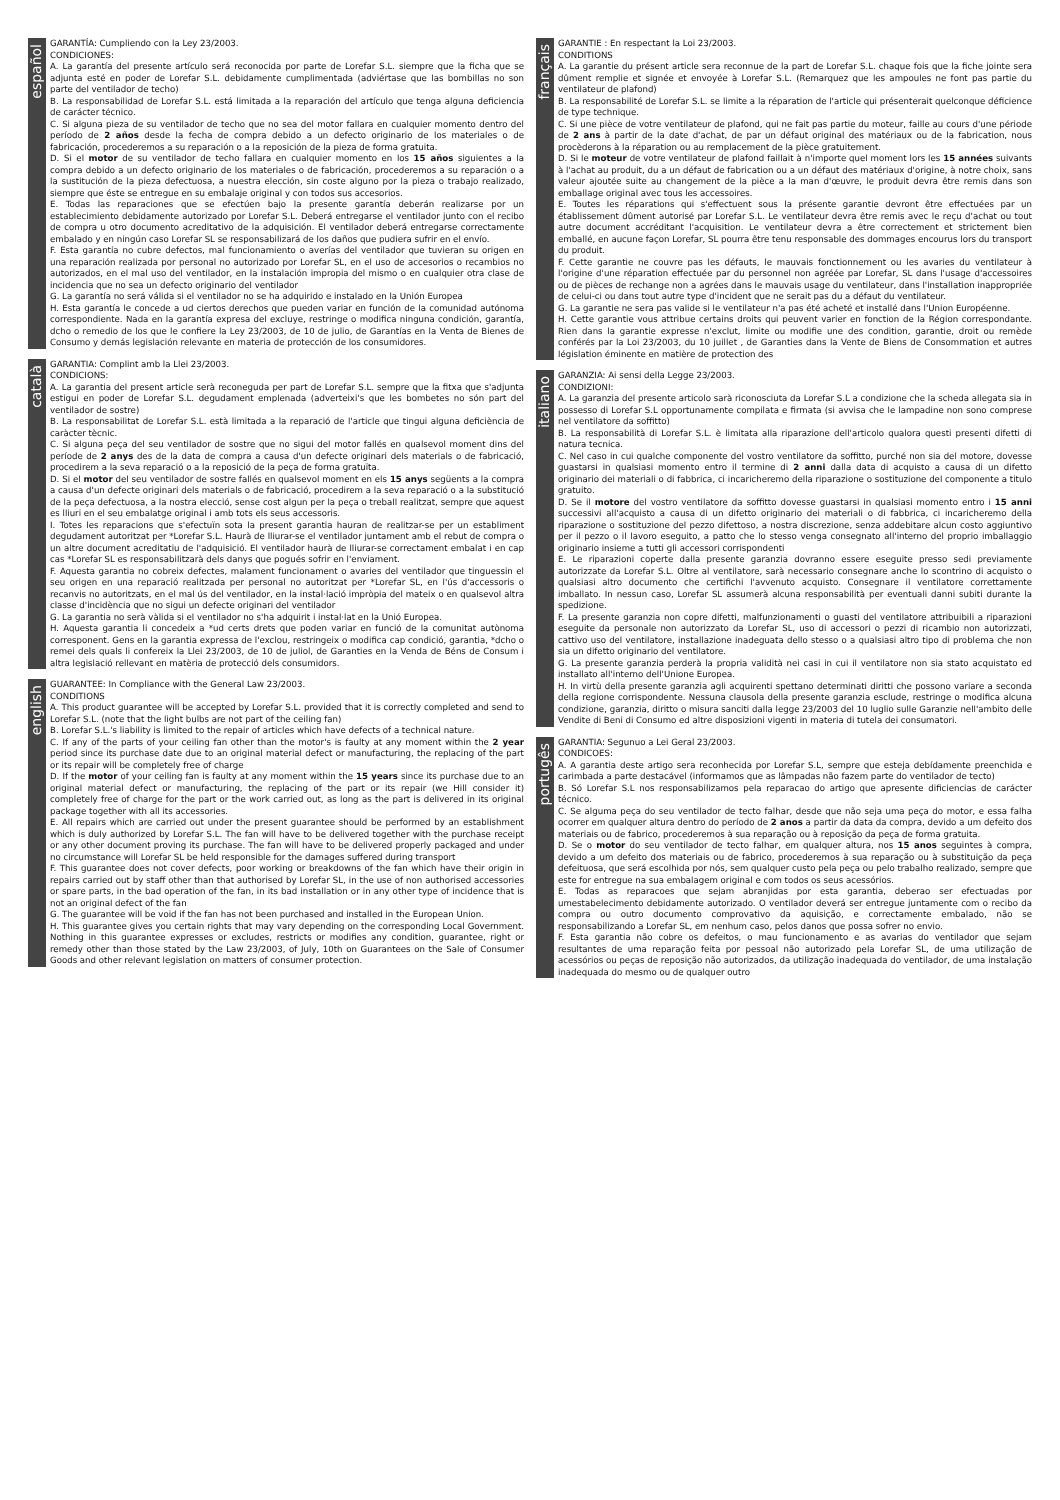español
GARANTÍA: Cumpliendo con la Ley 23/2003.
CONDICIONES:
A. La garantía del presente artículo será reconocida por parte de Lorefar S.L. siempre que la ficha que se adjunta esté en poder de Lorefar S.L. debidamente cumplimentada (adviértase que las bombillas no son parte del ventilador de techo)
B. La responsabilidad de Lorefar S.L. está limitada a la reparación del artículo que tenga alguna deficiencia de carácter técnico.
C. Si alguna pieza de su ventilador de techo que no sea del motor fallara en cualquier momento dentro del período de 2 años desde la fecha de compra debido a un defecto originario de los materiales o de fabricación, procederemos a su reparación o a la reposición de la pieza de forma gratuita.
D. Si el motor de su ventilador de techo fallara en cualquier momento en los 15 años siguientes a la compra debido a un defecto originario de los materiales o de fabricación, procederemos a su reparación o a la sustitución de la pieza defectuosa, a nuestra elección, sin coste alguno por la pieza o trabajo realizado, siempre que éste se entregue en su embalaje original y con todos sus accesorios.
E. Todas las reparaciones que se efectúen bajo la presente garantía deberán realizarse por un establecimiento debidamente autorizado por Lorefar S.L. Deberá entregarse el ventilador junto con el recibo de compra u otro documento acreditativo de la adquisición. El ventilador deberá entregarse correctamente embalado y en ningún caso Lorefar SL se responsabilizará de los daños que pudiera sufrir en el envío.
F. Esta garantía no cubre defectos, mal funcionamiento o averías del ventilador que tuvieran su origen en una reparación realizada por personal no autorizado por Lorefar SL, en el uso de accesorios o recambios no autorizados, en el mal uso del ventilador, en la instalación impropia del mismo o en cualquier otra clase de incidencia que no sea un defecto originario del ventilador
G. La garantía no será válida si el ventilador no se ha adquirido e instalado en la Unión Europea
H. Esta garantía le concede a ud ciertos derechos que pueden variar en función de la comunidad autónoma correspondiente. Nada en la garantía expresa del excluye, restringe o modifica ninguna condición, garantía, dcho o remedio de los que le confiere la Ley 23/2003, de 10 de julio, de Garantías en la Venta de Bienes de Consumo y demás legislación relevante en materia de protección de los consumidores.
català
GARANTIA: Complint amb la Llei 23/2003.
CONDICIONS:
A. La garantia del present article serà reconeguda per part de Lorefar S.L. sempre que la fitxa que s'adjunta estigui en poder de Lorefar S.L. degudament emplenada (adverteixi's que les bombetes no són part del ventilador de sostre)
B. La responsabilitat de Lorefar S.L. està limitada a la reparació de l'article que tingui alguna deficiència de caràcter tècnic.
C. Si alguna peça del seu ventilador de sostre que no sigui del motor fallés en qualsevol moment dins del període de 2 anys des de la data de compra a causa d'un defecte originari dels materials o de fabricació, procedirem a la seva reparació o a la reposició de la peça de forma gratuïta.
D. Si el motor del seu ventilador de sostre fallés en qualsevol moment en els 15 anys següents a la compra a causa d'un defecte originari dels materials o de fabricació, procedirem a la seva reparació o a la substitució de la peça defectuosa, a la nostra elecció, sense cost algun per la peça o treball realitzat, sempre que aquest es lliuri en el seu embalatge original i amb tots els seus accessoris.
I. Totes les reparacions que s'efectuïn sota la present garantia hauran de realitzar-se per un establiment degudament autoritzat per *Lorefar S.L. Haurà de lliurar-se el ventilador juntament amb el rebut de compra o un altre document acreditatiu de l'adquisició. El ventilador haurà de lliurar-se correctament embalat i en cap cas *Lorefar SL es responsabilitzarà dels danys que pogués sofrir en l'enviament.
F. Aquesta garantia no cobreix defectes, malament funcionament o avaries del ventilador que tinguessin el seu origen en una reparació realitzada per personal no autoritzat per *Lorefar SL, en l'ús d'accessoris o recanvis no autoritzats, en el mal ús del ventilador, en la instal·lació impròpia del mateix o en qualsevol altra classe d'incidència que no sigui un defecte originari del ventilador
G. La garantia no serà vàlida si el ventilador no s'ha adquirit i instal·lat en la Unió Europea.
H. Aquesta garantia li concedeix a *ud certs drets que poden variar en funció de la comunitat autònoma corresponent. Gens en la garantia expressa de l'exclou, restringeix o modifica cap condició, garantia, *dcho o remei dels quals li confereix la Llei 23/2003, de 10 de juliol, de Garanties en la Venda de Béns de Consum i altra legislació rellevant en matèria de protecció dels consumidors.
english
GUARANTEE: In Compliance with the General Law 23/2003.
CONDITIONS
A. This product guarantee will be accepted by Lorefar S.L. provided that it is correctly completed and send to Lorefar S.L. (note that the light bulbs are not part of the ceiling fan)
B. Lorefar S.L.'s liability is limited to the repair of articles which have defects of a technical nature.
C. If any of the parts of your ceiling fan other than the motor's is faulty at any moment within the 2 year period since its purchase date due to an original material defect or manufacturing, the replacing of the part or its repair will be completely free of charge
D. If the motor of your ceiling fan is faulty at any moment within the 15 years since its purchase due to an original material defect or manufacturing, the replacing of the part or its repair (we Hill consider it) completely free of charge for the part or the work carried out, as long as the part is delivered in its original package together with all its accessories.
E. All repairs which are carried out under the present guarantee should be performed by an establishment which is duly authorized by Lorefar S.L. The fan will have to be delivered together with the purchase receipt or any other document proving its purchase. The fan will have to be delivered properly packaged and under no circumstance will Lorefar SL be held responsible for the damages suffered during transport
F. This guarantee does not cover defects, poor working or breakdowns of the fan which have their origin in repairs carried out by staff other than that authorised by Lorefar SL, in the use of non authorised accessories or spare parts, in the bad operation of the fan, in its bad installation or in any other type of incidence that is not an original defect of the fan
G. The guarantee will be void if the fan has not been purchased and installed in the European Union.
H. This guarantee gives you certain rights that may vary depending on the corresponding Local Government. Nothing in this guarantee expresses or excludes, restricts or modifies any condition, guarantee, right or remedy other than those stated by the Law 23/2003, of July, 10th on Guarantees on the Sale of Consumer Goods and other relevant legislation on matters of consumer protection.
français
GARANTIE : En respectant la Loi 23/2003.
CONDITIONS
A. La garantie du présent article sera reconnue de la part de Lorefar S.L. chaque fois que la fiche jointe sera dûment remplie et signée et envoyée à Lorefar S.L. (Remarquez que les ampoules ne font pas partie du ventilateur de plafond)
B. La responsabilité de Lorefar S.L. se limite a la réparation de l'article qui présenterait quelconque déficience de type technique.
C. Si une pièce de votre ventilateur de plafond, qui ne fait pas partie du moteur, faille au cours d'une période de 2 ans à partir de la date d'achat, de par un défaut original des matériaux ou de la fabrication, nous procèderons à la réparation ou au remplacement de la pièce gratuitement.
D. Si le moteur de votre ventilateur de plafond faillait à n'importe quel moment lors les 15 années suivants à l'achat au produit, du a un défaut de fabrication ou a un défaut des matériaux d'origine, à notre choix, sans valeur ajoutée suite au changement de la pièce a la man d'œuvre, le produit devra être remis dans son emballage original avec tous les accessoires.
E. Toutes les réparations qui s'effectuent sous la présente garantie devront être effectuées par un établissement dûment autorisé par Lorefar S.L. Le ventilateur devra être remis avec le reçu d'achat ou tout autre document accréditant l'acquisition. Le ventilateur devra a être correctement et strictement bien emballé, en aucune façon Lorefar, SL pourra être tenu responsable des dommages encourus lors du transport du produit.
F. Cette garantie ne couvre pas les défauts, le mauvais fonctionnement ou les avaries du ventilateur à l'origine d'une réparation effectuée par du personnel non agréée par Lorefar, SL dans l'usage d'accessoires ou de pièces de rechange non a agrées dans le mauvais usage du ventilateur, dans l'installation inappropriée de celui-ci ou dans tout autre type d'incident que ne serait pas du a défaut du ventilateur.
G. La garantie ne sera pas valide si le ventilateur n'a pas été acheté et installé dans l'Union Européenne.
H. Cette garantie vous attribue certains droits qui peuvent varier en fonction de la Région correspondante. Rien dans la garantie expresse n'exclut, limite ou modifie une des condition, garantie, droit ou remède conférés par la Loi 23/2003, du 10 juillet , de Garanties dans la Vente de Biens de Consommation et autres législation éminente en matière de protection des
italiano
GARANZIA: Ai sensi della Legge 23/2003.
CONDIZIONI:
A. La garanzia del presente articolo sarà riconosciuta da Lorefar S.L a condizione che la scheda allegata sia in possesso di Lorefar S.L opportunamente compilata e firmata (si avvisa che le lampadine non sono comprese nel ventilatore da soffitto)
B. La responsabilità di Lorefar S.L. è limitata alla riparazione dell'articolo qualora questi presenti difetti di natura tecnica.
C. Nel caso in cui qualche componente del vostro ventilatore da soffitto, purché non sia del motore, dovesse guastarsi in qualsiasi momento entro il termine di 2 anni dalla data di acquisto a causa di un difetto originario dei materiali o di fabbrica, ci incaricheremo della riparazione o sostituzione del componente a titulo gratuito.
D. Se il motore del vostro ventilatore da soffitto dovesse guastarsi in qualsiasi momento entro i 15 anni successivi all'acquisto a causa di un difetto originario dei materiali o di fabbrica, ci incaricheremo della riparazione o sostituzione del pezzo difettoso, a nostra discrezione, senza addebitare alcun costo aggiuntivo per il pezzo o il lavoro eseguito, a patto che lo stesso venga consegnato all'interno del proprio imballaggio originario insieme a tutti gli accessori corrispondenti
E. Le riparazioni coperte dalla presente garanzia dovranno essere eseguite presso sedi previamente autorizzate da Lorefar S.L. Oltre al ventilatore, sarà necessario consegnare anche lo scontrino di acquisto o qualsiasi altro documento che certifichi l'avvenuto acquisto. Consegnare il ventilatore correttamente imballato. In nessun caso, Lorefar SL assumerà alcuna responsabilità per eventuali danni subiti durante la spedizione.
F. La presente garanzia non copre difetti, malfunzionamenti o guasti del ventilatore attribuibili a riparazioni eseguite da personale non autorizzato da Lorefar SL, uso di accessori o pezzi di ricambio non autorizzati, cattivo uso del ventilatore, installazione inadeguata dello stesso o a qualsiasi altro tipo di problema che non sia un difetto originario del ventilatore.
G. La presente garanzia perderà la propria validità nei casi in cui il ventilatore non sia stato acquistato ed installato all'interno dell'Unione Europea.
H. In virtù della presente garanzia agli acquirenti spettano determinati diritti che possono variare a seconda della regione corrispondente. Nessuna clausola della presente garanzia esclude, restringe o modifica alcuna condizione, garanzia, diritto o misura sanciti dalla legge 23/2003 del 10 luglio sulle Garanzie nell'ambito delle Vendite di Beni di Consumo ed altre disposizioni vigenti in materia di tutela dei consumatori.
portugês
GARANTIA: Segunuo a Lei Geral 23/2003.
CONDICOES:
A. A garantia deste artigo sera reconhecida por Lorefar S.L, sempre que esteja debídamente preenchida e carimbada a parte destacável (informamos que as lâmpadas não fazem parte do ventilador de tecto)
B. Só Lorefar S.L nos responsabilizamos pela reparacao do artigo que apresente dificiencias de carácter técnico.
C. Se alguma peça do seu ventilador de tecto falhar, desde que não seja uma peça do motor, e essa falha ocorrer em qualquer altura dentro do período de 2 anos a partir da data da compra, devido a um defeito dos materiais ou de fabrico, procederemos à sua reparação ou à reposição da peça de forma gratuita.
D. Se o motor do seu ventilador de tecto falhar, em qualquer altura, nos 15 anos seguintes à compra, devido a um defeito dos materiais ou de fabrico, procederemos à sua reparação ou à substituição da peça defeituosa, que será escolhida por nós, sem qualquer custo pela peça ou pelo trabalho realizado, sempre que este for entregue na sua embalagem original e com todos os seus acessórios.
E. Todas as reparacoes que sejam abranjidas por esta garantia, deberao ser efectuadas por umestabelecimento debidamente autorizado. O ventilador deverá ser entregue juntamente com o recibo da compra ou outro documento comprovativo da aquisição, e correctamente embalado, não se responsabilizando a Lorefar SL, em nenhum caso, pelos danos que possa sofrer no envio.
F. Esta garantia não cobre os defeitos, o mau funcionamento e as avarias do ventilador que sejam resultantes de uma reparação feita por pessoal não autorizado pela Lorefar SL, de uma utilização de acessórios ou peças de reposição não autorizados, da utilização inadequada do ventilador, de uma instalação inadequada do mesmo ou de qualquer outro